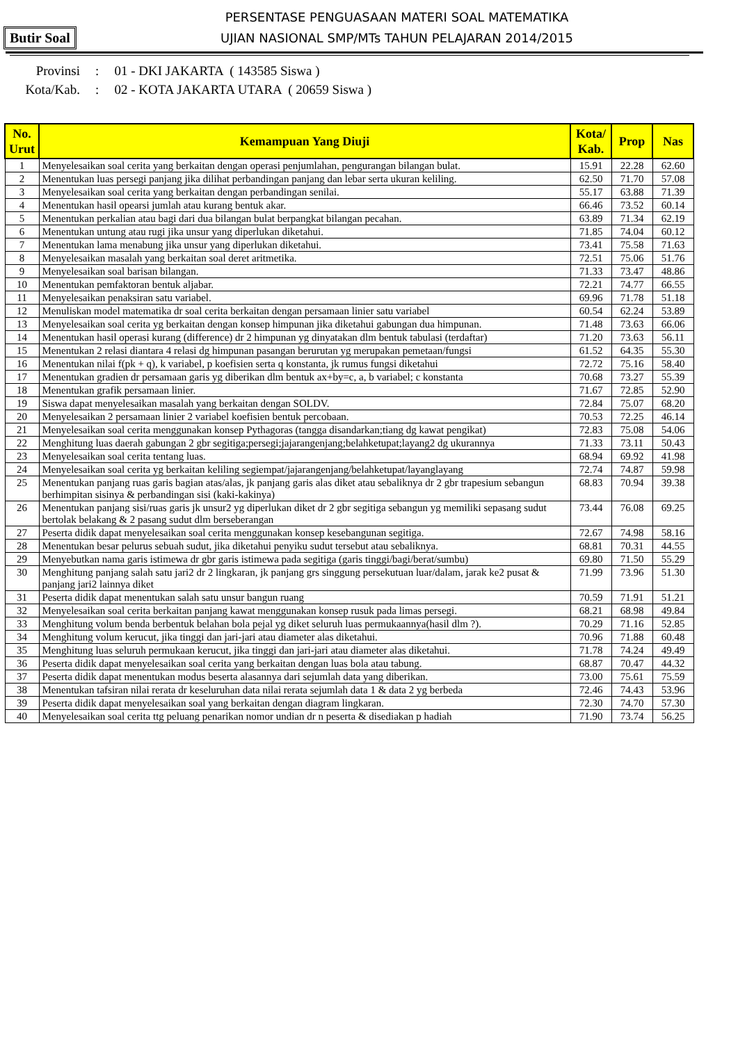Butir Soal
PERSENTASE PENGUASAAN MATERI SOAL MATEMATIKA
UJIAN NASIONAL SMP/MTs TAHUN PELAJARAN 2014/2015
Provinsi : 01 - DKI JAKARTA ( 143585 Siswa )
Kota/Kab. : 02 - KOTA JAKARTA UTARA ( 20659 Siswa )
| No. Urut | Kemampuan Yang Diuji | Kota/ Kab. | Prop | Nas |
| --- | --- | --- | --- | --- |
| 1 | Menyelesaikan soal cerita yang berkaitan dengan operasi penjumlahan, pengurangan bilangan bulat. | 15.91 | 22.28 | 62.60 |
| 2 | Menentukan luas persegi panjang jika dilihat perbandingan panjang dan lebar serta ukuran keliling. | 62.50 | 71.70 | 57.08 |
| 3 | Menyelesaikan soal cerita yang berkaitan dengan perbandingan senilai. | 55.17 | 63.88 | 71.39 |
| 4 | Menentukan hasil opearsi jumlah atau kurang bentuk akar. | 66.46 | 73.52 | 60.14 |
| 5 | Menentukan perkalian atau bagi dari dua bilangan bulat berpangkat bilangan pecahan. | 63.89 | 71.34 | 62.19 |
| 6 | Menentukan untung atau rugi jika unsur yang diperlukan diketahui. | 71.85 | 74.04 | 60.12 |
| 7 | Menentukan lama menabung jika unsur yang diperlukan diketahui. | 73.41 | 75.58 | 71.63 |
| 8 | Menyelesaikan masalah yang berkaitan soal deret aritmetika. | 72.51 | 75.06 | 51.76 |
| 9 | Menyelesaikan soal barisan bilangan. | 71.33 | 73.47 | 48.86 |
| 10 | Menentukan pemfaktoran bentuk aljabar. | 72.21 | 74.77 | 66.55 |
| 11 | Menyelesaikan penaksiran satu variabel. | 69.96 | 71.78 | 51.18 |
| 12 | Menuliskan model matematika dr soal cerita berkaitan dengan persamaan linier satu variabel | 60.54 | 62.24 | 53.89 |
| 13 | Menyelesaikan soal cerita yg berkaitan dengan konsep himpunan jika diketahui gabungan dua himpunan. | 71.48 | 73.63 | 66.06 |
| 14 | Menentukan hasil operasi kurang (difference) dr 2 himpunan yg dinyatakan dlm bentuk tabulasi (terdaftar) | 71.20 | 73.63 | 56.11 |
| 15 | Menentukan 2 relasi diantara 4 relasi dg himpunan pasangan berurutan yg merupakan pemetaan/fungsi | 61.52 | 64.35 | 55.30 |
| 16 | Menentukan nilai f(pk + q), k variabel, p koefisien serta q konstanta, jk rumus fungsi diketahui | 72.72 | 75.16 | 58.40 |
| 17 | Menentukan gradien dr persamaan garis yg diberikan dlm bentuk ax+by=c, a, b variabel; c konstanta | 70.68 | 73.27 | 55.39 |
| 18 | Menentukan grafik persamaan linier. | 71.67 | 72.85 | 52.90 |
| 19 | Siswa dapat menyelesaikan masalah yang berkaitan dengan SOLDV. | 72.84 | 75.07 | 68.20 |
| 20 | Menyelesaikan 2 persamaan linier 2 variabel koefisien bentuk percobaan. | 70.53 | 72.25 | 46.14 |
| 21 | Menyelesaikan soal cerita menggunakan konsep Pythagoras (tangga disandarkan;tiang dg kawat pengikat) | 72.83 | 75.08 | 54.06 |
| 22 | Menghitung luas daerah gabungan 2 gbr segitiga;persegi;jajarangenjang;belahketupat;layang2 dg ukurannya | 71.33 | 73.11 | 50.43 |
| 23 | Menyelesaikan soal cerita tentang luas. | 68.94 | 69.92 | 41.98 |
| 24 | Menyelesaikan soal cerita yg berkaitan keliling segiempat/jajarangenjang/belahketupat/layanglayang | 72.74 | 74.87 | 59.98 |
| 25 | Menentukan panjang ruas garis bagian atas/alas, jk panjang garis alas diket atau sebaliknya dr 2 gbr trapesium sebangun berhimpitan sisinya & perbandingan sisi (kaki-kakinya) | 68.83 | 70.94 | 39.38 |
| 26 | Menentukan panjang sisi/ruas garis jk unsur2 yg diperlukan diket dr 2 gbr segitiga sebangun yg memiliki sepasang sudut bertolak belakang & 2 pasang sudut dlm berseberangan | 73.44 | 76.08 | 69.25 |
| 27 | Peserta didik dapat menyelesaikan soal cerita menggunakan konsep kesebangunan segitiga. | 72.67 | 74.98 | 58.16 |
| 28 | Menentukan besar pelurus sebuah sudut, jika diketahui penyiku sudut tersebut atau sebaliknya. | 68.81 | 70.31 | 44.55 |
| 29 | Menyebutkan nama garis istimewa dr gbr garis istimewa pada segitiga (garis tinggi/bagi/berat/sumbu) | 69.80 | 71.50 | 55.29 |
| 30 | Menghitung panjang salah satu jari2 dr 2 lingkaran, jk panjang grs singgung persekutuan luar/dalam, jarak ke2 pusat & panjang jari2 lainnya diket | 71.99 | 73.96 | 51.30 |
| 31 | Peserta didik dapat menentukan salah satu unsur bangun ruang | 70.59 | 71.91 | 51.21 |
| 32 | Menyelesaikan soal cerita berkaitan panjang kawat menggunakan konsep rusuk pada limas persegi. | 68.21 | 68.98 | 49.84 |
| 33 | Menghitung volum benda berbentuk belahan bola pejal yg diket seluruh luas permukaannya(hasil dlm ?). | 70.29 | 71.16 | 52.85 |
| 34 | Menghitung volum kerucut, jika tinggi dan jari-jari atau diameter alas diketahui. | 70.96 | 71.88 | 60.48 |
| 35 | Menghitung luas seluruh permukaan kerucut, jika tinggi dan jari-jari atau diameter alas diketahui. | 71.78 | 74.24 | 49.49 |
| 36 | Peserta didik dapat menyelesaikan soal cerita yang berkaitan dengan luas bola atau tabung. | 68.87 | 70.47 | 44.32 |
| 37 | Peserta didik dapat menentukan modus beserta alasannya dari sejumlah data yang diberikan. | 73.00 | 75.61 | 75.59 |
| 38 | Menentukan tafsiran nilai rerata dr keseluruhan data nilai rerata sejumlah data 1 & data 2 yg berbeda | 72.46 | 74.43 | 53.96 |
| 39 | Peserta didik dapat menyelesaikan soal yang berkaitan dengan diagram lingkaran. | 72.30 | 74.70 | 57.30 |
| 40 | Menyelesaikan soal cerita ttg peluang penarikan nomor undian dr n peserta & disediakan p hadiah | 71.90 | 73.74 | 56.25 |